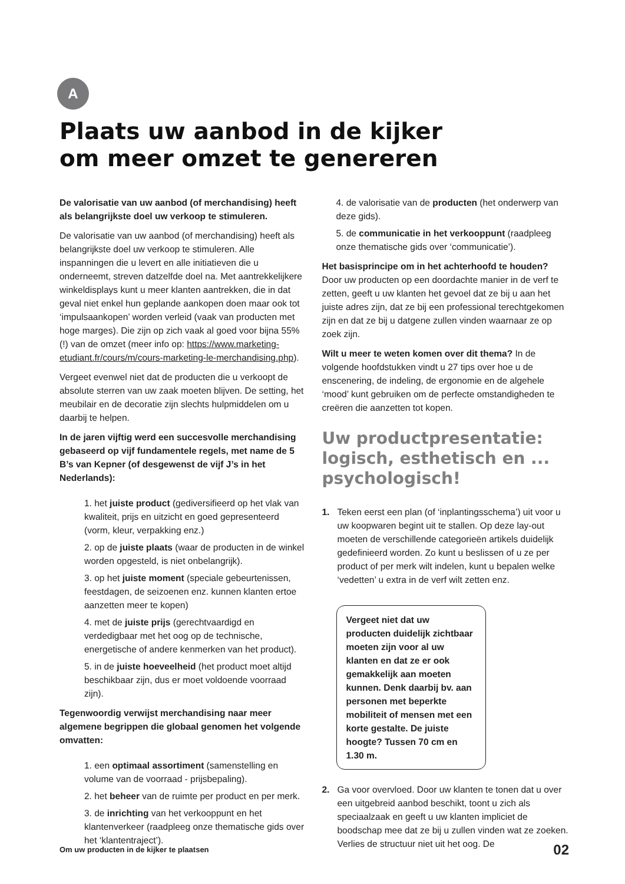A
Plaats uw aanbod in de kijker
om meer omzet te genereren
De valorisatie van uw aanbod (of merchandising) heeft als belangrijkste doel uw verkoop te stimuleren.
De valorisatie van uw aanbod (of merchandising) heeft als belangrijkste doel uw verkoop te stimuleren. Alle inspanningen die u levert en alle initiatieven die u onderneemt, streven datzelfde doel na. Met aantrekkelijkere winkeldisplays kunt u meer klanten aantrekken, die in dat geval niet enkel hun geplande aankopen doen maar ook tot ‘impulsaankopen’ worden verleid (vaak van producten met hoge marges). Die zijn op zich vaak al goed voor bijna 55% (!) van de omzet (meer info op: https://www.marketing-etudiant.fr/cours/m/cours-marketing-le-merchandising.php).
Vergeet evenwel niet dat de producten die u verkoopt de absolute sterren van uw zaak moeten blijven. De setting, het meubilair en de decoratie zijn slechts hulpmiddelen om u daarbij te helpen.
In de jaren vijftig werd een succesvolle merchandising gebaseerd op vijf fundamentele regels, met name de 5 B’s van Kepner (of desgewenst de vijf J’s in het Nederlands):
1. het juiste product (gediversifieerd op het vlak van kwaliteit, prijs en uitzicht en goed gepresenteerd (vorm, kleur, verpakking enz.)
2. op de juiste plaats (waar de producten in de winkel worden opgesteld, is niet onbelangrijk).
3. op het juiste moment (speciale gebeurtenissen, feestdagen, de seizoenen enz. kunnen klanten ertoe aanzetten meer te kopen)
4. met de juiste prijs (gerechtvaardigd en verdedigbaar met het oog op de technische, energetische of andere kenmerken van het product).
5. in de juiste hoeveelheid (het product moet altijd beschikbaar zijn, dus er moet voldoende voorraad zijn).
Tegenwoordig verwijst merchandising naar meer algemene begrippen die globaal genomen het volgende omvatten:
1. een optimaal assortiment (samenstelling en volume van de voorraad - prijsbepaling).
2. het beheer van de ruimte per product en per merk.
3. de inrichting van het verkooppunt en het klantenverkeer (raadpleeg onze thematische gids over het ‘klantentraject’).
4. de valorisatie van de producten (het onderwerp van deze gids).
5. de communicatie in het verkooppunt (raadpleeg onze thematische gids over ‘communicatie’).
Het basisprincipe om in het achterhoofd te houden? Door uw producten op een doordachte manier in de verf te zetten, geeft u uw klanten het gevoel dat ze bij u aan het juiste adres zijn, dat ze bij een professional terechtgekomen zijn en dat ze bij u datgene zullen vinden waarnaar ze op zoek zijn.
Wilt u meer te weten komen over dit thema? In de volgende hoofdstukken vindt u 27 tips over hoe u de enscenering, de indeling, de ergonomie en de algehele ‘mood’ kunt gebruiken om de perfecte omstandigheden te creëren die aanzetten tot kopen.
Uw productpresentatie: logisch, esthetisch en ... psychologisch!
1. Teken eerst een plan (of ‘inplantingsschema’) uit voor u uw koopwaren begint uit te stallen. Op deze lay-out moeten de verschillende categorieën artikels duidelijk gedefinieerd worden. Zo kunt u beslissen of u ze per product of per merk wilt indelen, kunt u bepalen welke ‘vedetten’ u extra in de verf wilt zetten enz.
Vergeet niet dat uw producten duidelijk zichtbaar moeten zijn voor al uw klanten en dat ze er ook gemakkelijk aan moeten kunnen. Denk daarbij bv. aan personen met beperkte mobiliteit of mensen met een korte gestalte. De juiste hoogte? Tussen 70 cm en 1.30 m.
2. Ga voor overvloed. Door uw klanten te tonen dat u over een uitgebreid aanbod beschikt, toont u zich als speciaalzaak en geeft u uw klanten impliciet de boodschap mee dat ze bij u zullen vinden wat ze zoeken. Verlies de structuur niet uit het oog. De
Om uw producten in de kijker te plaatsen 02